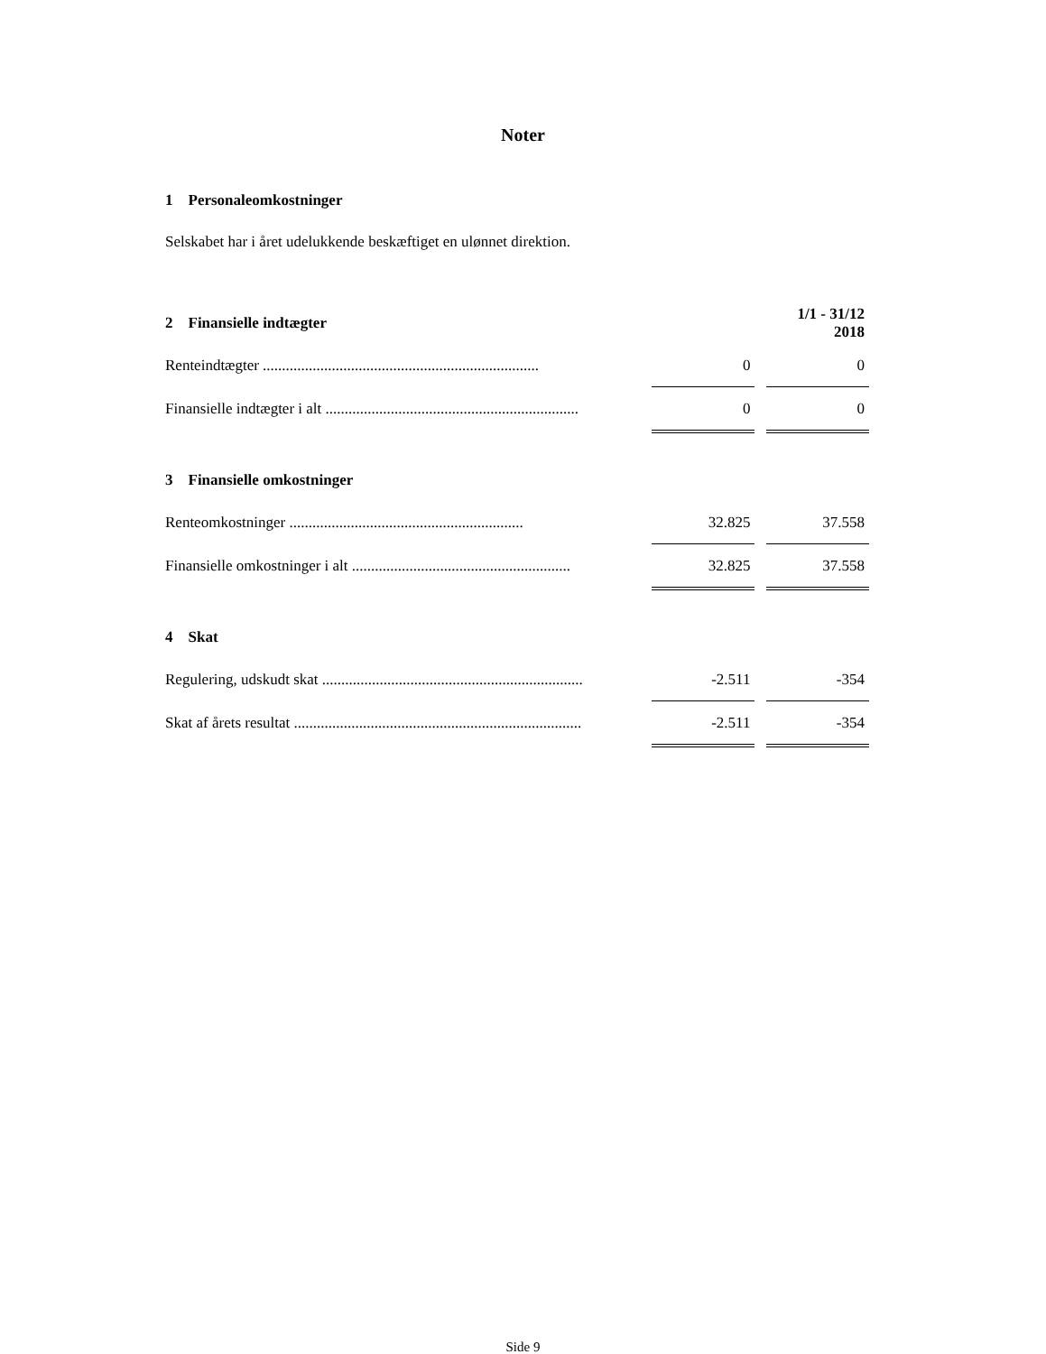Noter
1 Personaleomkostninger
Selskabet har i året udelukkende beskæftiget en ulønnet direktion.
| 2 Finansielle indtægter | | | 1/1 - 31/12 2018 |
| Renteindtægter ........................................................................ | 0 | | 0 |
| Finansielle indtægter i alt .................................................................. | 0 | | 0 |
| 3 Finansielle omkostninger | | | |
| Renteomkostninger ............................................................. | 32.825 | | 37.558 |
| Finansielle omkostninger i alt ......................................................... | 32.825 | | 37.558 |
| 4 Skat | | | |
| Regulering, udskudt skat .................................................................... | -2.511 | | -354 |
| Skat af årets resultat ........................................................................... | -2.511 | | -354 |
Side 9